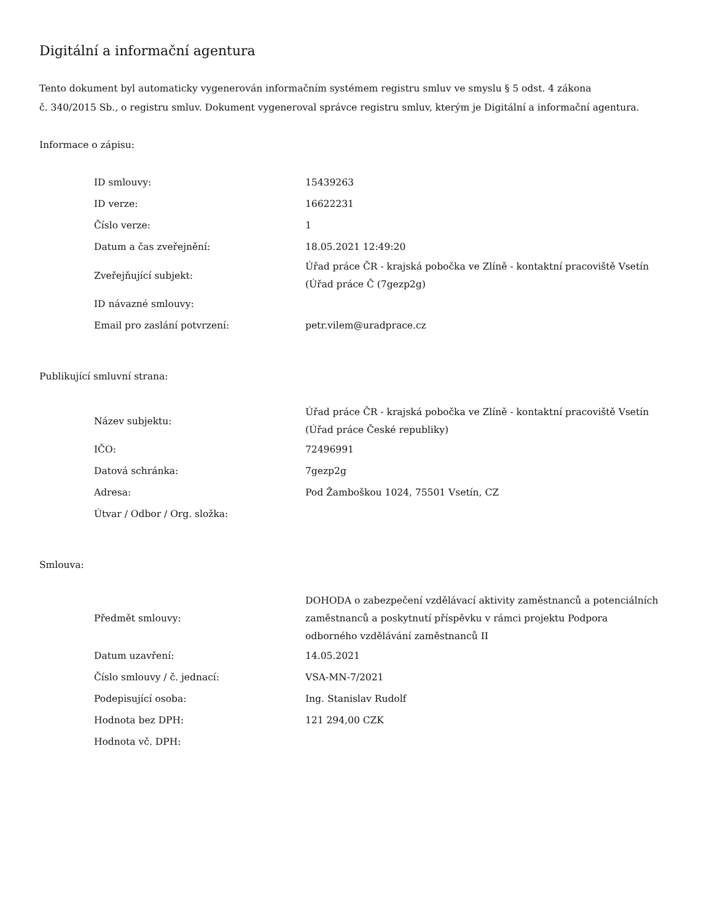Digitální a informační agentura
Tento dokument byl automaticky vygenerován informačním systémem registru smluv ve smyslu § 5 odst. 4 zákona
č. 340/2015 Sb., o registru smluv. Dokument vygeneroval správce registru smluv, kterým je Digitální a informační agentura.
Informace o zápisu:
| ID smlouvy: | 15439263 |
| ID verze: | 16622231 |
| Číslo verze: | 1 |
| Datum a čas zveřejnění: | 18.05.2021 12:49:20 |
| Zveřejňující subjekt: | Úřad práce ČR - krajská pobočka ve Zlíně - kontaktní pracoviště Vsetín (Úřad práce Č (7gezp2g) |
| ID návazné smlouvy: | |
| Email pro zaslání potvrzení: | petr.vilem@uradprace.cz |
Publikující smluvní strana:
| Název subjektu: | Úřad práce ČR - krajská pobočka ve Zlíně - kontaktní pracoviště Vsetín (Úřad práce České republiky) |
| IČO: | 72496991 |
| Datová schránka: | 7gezp2g |
| Adresa: | Pod Žamboškou 1024, 75501 Vsetín, CZ |
| Útvar / Odbor / Org. složka: | |
Smlouva:
| Předmět smlouvy: | DOHODA o zabezpečení vzdělávací aktivity zaměstnanců a potenciálních zaměstnanců a poskytnutí příspěvku v rámci projektu Podpora odborného vzdělávání zaměstnanců II |
| Datum uzavření: | 14.05.2021 |
| Číslo smlouvy / č. jednací: | VSA-MN-7/2021 |
| Podepisující osoba: | Ing. Stanislav Rudolf |
| Hodnota bez DPH: | 121 294,00 CZK |
| Hodnota vč. DPH: | |